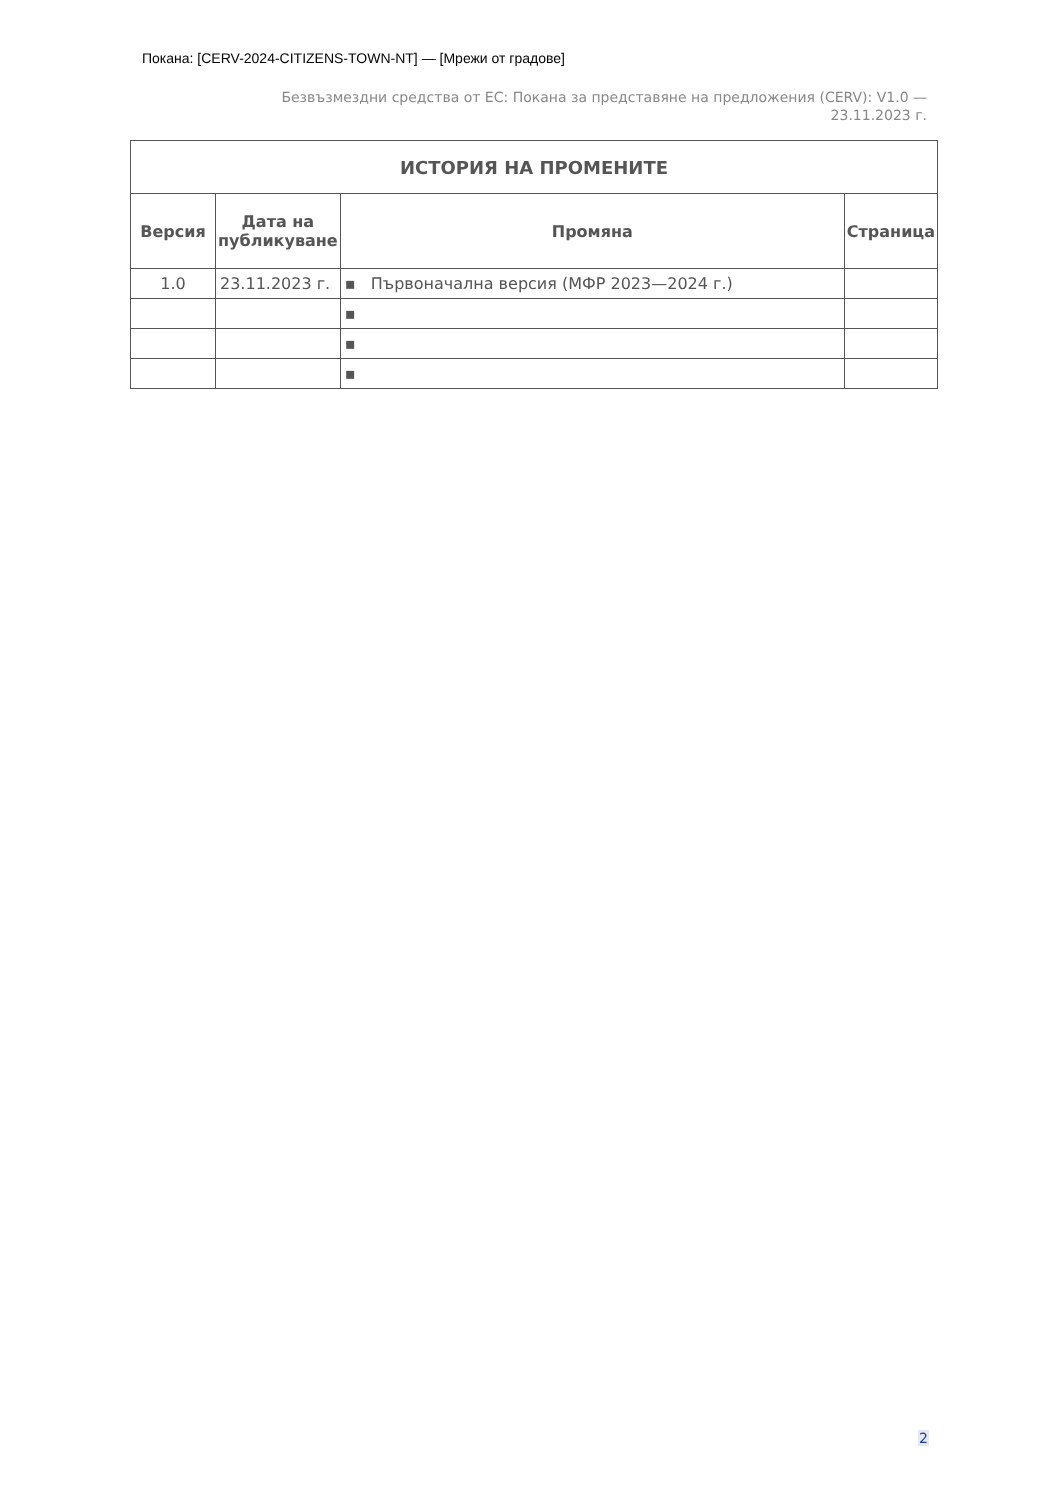Покана: [CERV-2024-CITIZENS-TOWN-NT] — [Мрежи от градове]
Безвъзмездни средства от ЕС: Покана за представяне на предложения (CERV): V1.0 — 23.11.2023 г.
| ИСТОРИЯ НА ПРОМЕНИТЕ | | | |
| --- | --- | --- | --- |
| Версия | Дата на публикуване | Промяна | Страница |
| 1.0 | 23.11.2023 г. | ▪ Първоначална версия (МФР 2023—2024 г.) | |
| | | ▪ | |
| | | ▪ | |
| | | ▪ | |
2